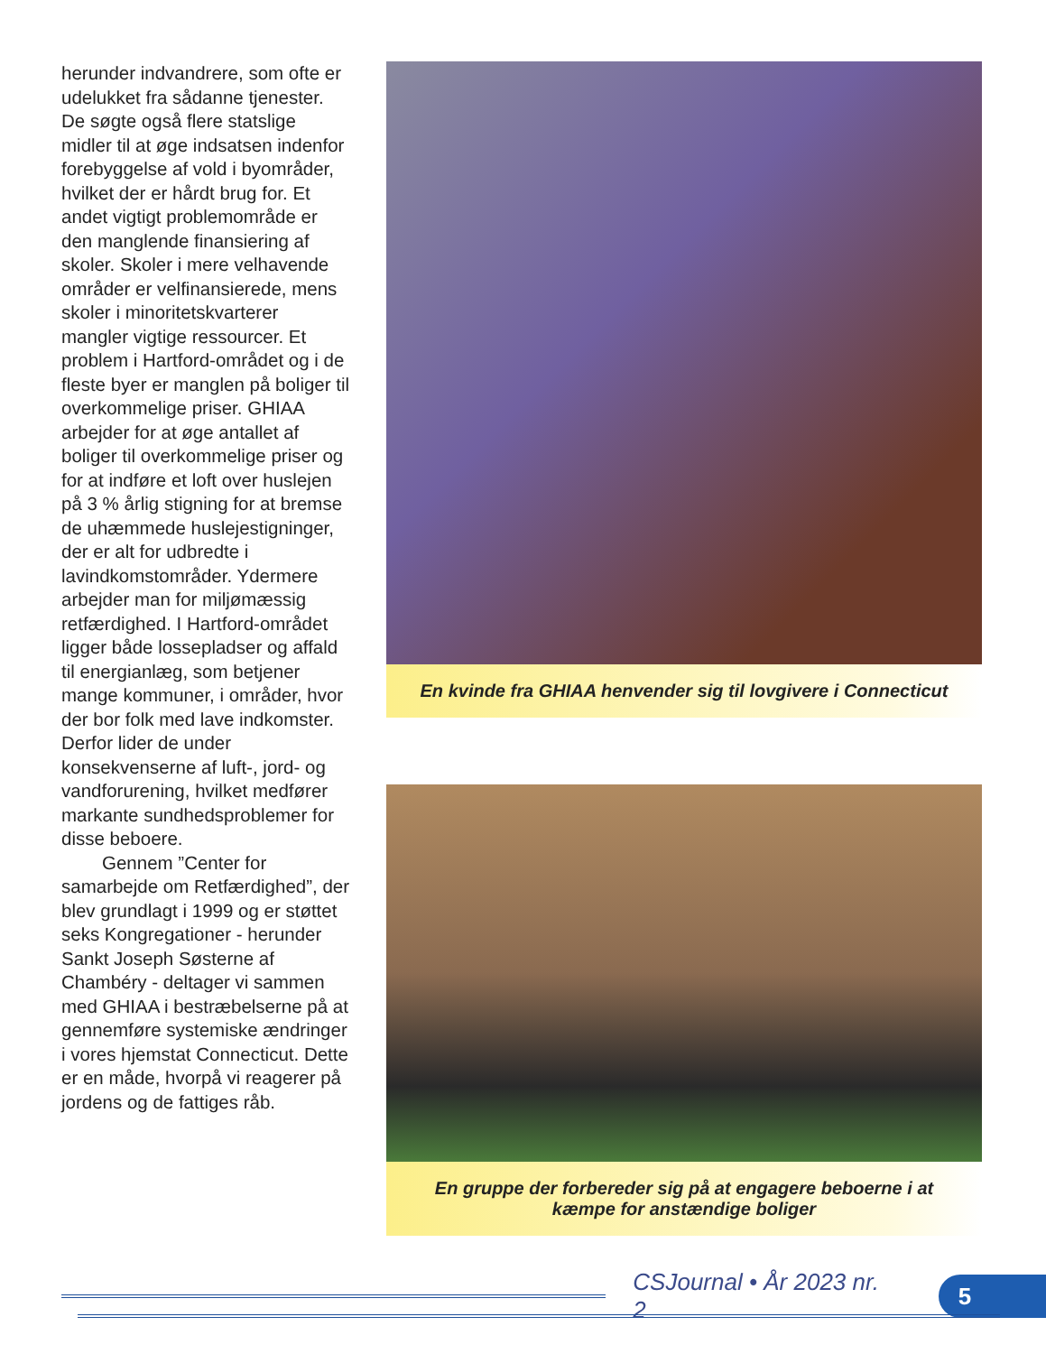herunder indvandrere, som ofte er udelukket fra sådanne tjenester. De søgte også flere statslige midler til at øge indsatsen indenfor forebyggelse af vold i byområder, hvilket der er hårdt brug for. Et andet vigtigt problemområde er den manglende finansiering af skoler. Skoler i mere velhavende områder er velfinansierede, mens skoler i minoritetskvarterer mangler vigtige ressourcer. Et problem i Hartford-området og i de fleste byer er manglen på boliger til overkommelige priser. GHIAA arbejder for at øge antallet af boliger til overkommelige priser og for at indføre et loft over huslejen på 3 % årlig stigning for at bremse de uhæmmede huslejestigninger, der er alt for udbredte i lavindkomstområder. Ydermere arbejder man for miljømæssig retfærdighed. I Hartford-området ligger både lossepladser og affald til energianlæg, som betjener mange kommuner, i områder, hvor der bor folk med lave indkomster. Derfor lider de under konsekvenserne af luft-, jord- og vandforurening, hvilket medfører markante sundhedsproblemer for disse beboere.
Gennem ”Center for samarbejde om Retfærdighed”, der blev grundlagt i 1999 og er støttet seks Kongregationer - herunder Sankt Joseph Søsterne af Chambéry - deltager vi sammen med GHIAA i bestræbelserne på at gennemføre systemiske ændringer i vores hjemstat Connecticut. Dette er en måde, hvorpå vi reagerer på jordens og de fattiges råb.
En kvinde fra GHIAA henvender sig til lovgivere i Connecticut
En gruppe der forbereder sig på at engagere beboerne i at
kæmpe for anstændige boliger
CSJournal • År 2023 nr. 2
5